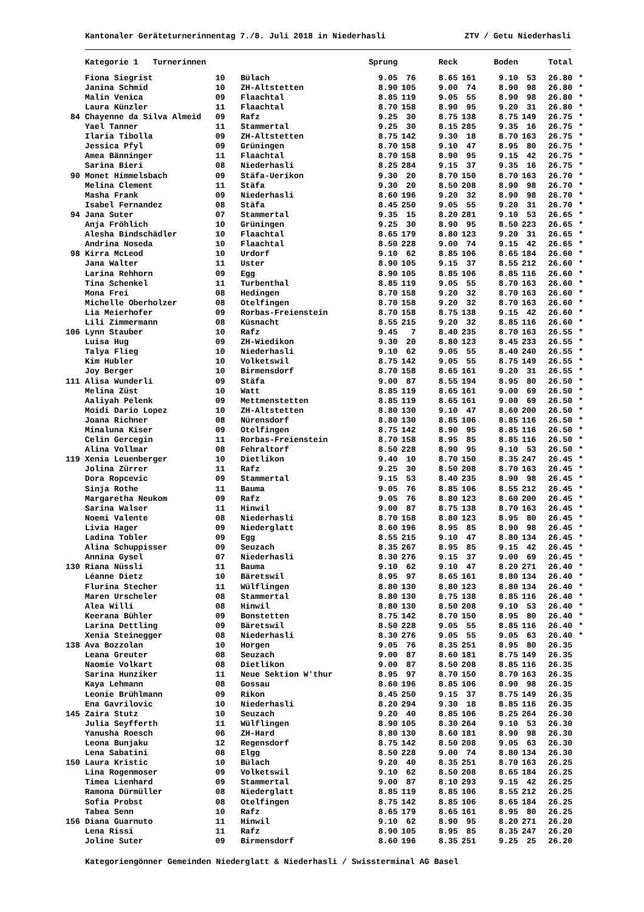Kantonaler Geräteturnerinnentag 7./8. Juli 2018 in Niederhasli ZTV / Getu Niederhasli
| | Kategorie 1 Turnerinnen | | | Sprung | | Reck | | Boden | | Total | |
| --- | --- | --- | --- | --- | --- | --- | --- | --- | --- | --- | --- |
| | Fiona Siegrist | 10 | Bülach | 9.05 | 76 | 8.65 | 161 | 9.10 | 53 | 26.80 | * |
| | Janina Schmid | 10 | ZH-Altstetten | 8.90 | 105 | 9.00 | 74 | 8.90 | 98 | 26.80 | * |
| | Malin Venica | 09 | Flaachtal | 8.85 | 119 | 9.05 | 55 | 8.90 | 98 | 26.80 | * |
| | Laura Künzler | 11 | Flaachtal | 8.70 | 158 | 8.90 | 95 | 9.20 | 31 | 26.80 | * |
| 84 | Chayenne da Silva Almeid | 09 | Rafz | 9.25 | 30 | 8.75 | 138 | 8.75 | 149 | 26.75 | * |
| | Yael Tanner | 11 | Stammertal | 9.25 | 30 | 8.15 | 285 | 9.35 | 16 | 26.75 | * |
| | Ilaria Tibolla | 09 | ZH-Altstetten | 8.75 | 142 | 9.30 | 18 | 8.70 | 163 | 26.75 | * |
| | Jessica Pfyl | 09 | Grüningen | 8.70 | 158 | 9.10 | 47 | 8.95 | 80 | 26.75 | * |
| | Amea Bänninger | 11 | Flaachtal | 8.70 | 158 | 8.90 | 95 | 9.15 | 42 | 26.75 | * |
| | Sarina Bieri | 08 | Niederhasli | 8.25 | 284 | 9.15 | 37 | 9.35 | 16 | 26.75 | * |
| 90 | Monet Himmelsbach | 09 | Stäfa-Uerikon | 9.30 | 20 | 8.70 | 150 | 8.70 | 163 | 26.70 | * |
| | Melina Clement | 11 | Stäfa | 9.30 | 20 | 8.50 | 208 | 8.90 | 98 | 26.70 | * |
| | Masha Frank | 09 | Niederhasli | 8.60 | 196 | 9.20 | 32 | 8.90 | 98 | 26.70 | * |
| | Isabel Fernandez | 08 | Stäfa | 8.45 | 250 | 9.05 | 55 | 9.20 | 31 | 26.70 | * |
| 94 | Jana Suter | 07 | Stammertal | 9.35 | 15 | 8.20 | 281 | 9.10 | 53 | 26.65 | * |
| | Anja Fröhlich | 10 | Grüningen | 9.25 | 30 | 8.90 | 95 | 8.50 | 223 | 26.65 | * |
| | Alesha Bindschädler | 10 | Flaachtal | 8.65 | 179 | 8.80 | 123 | 9.20 | 31 | 26.65 | * |
| | Andrina Noseda | 10 | Flaachtal | 8.50 | 228 | 9.00 | 74 | 9.15 | 42 | 26.65 | * |
| 98 | Kirra McLeod | 10 | Urdorf | 9.10 | 62 | 8.85 | 106 | 8.65 | 184 | 26.60 | * |
| | Jana Walter | 11 | Uster | 8.90 | 105 | 9.15 | 37 | 8.55 | 212 | 26.60 | * |
| | Larina Rehhorn | 09 | Egg | 8.90 | 105 | 8.85 | 106 | 8.85 | 116 | 26.60 | * |
| | Tina Schenkel | 11 | Turbenthal | 8.85 | 119 | 9.05 | 55 | 8.70 | 163 | 26.60 | * |
| | Mona Frei | 08 | Hedingen | 8.70 | 158 | 9.20 | 32 | 8.70 | 163 | 26.60 | * |
| | Michelle Oberholzer | 08 | Otelfingen | 8.70 | 158 | 9.20 | 32 | 8.70 | 163 | 26.60 | * |
| | Lia Meierhofer | 09 | Rorbas-Freienstein | 8.70 | 158 | 8.75 | 138 | 9.15 | 42 | 26.60 | * |
| | Lili Zimmermann | 08 | Küsnacht | 8.55 | 215 | 9.20 | 32 | 8.85 | 116 | 26.60 | * |
| 106 | Lynn Stauber | 10 | Rafz | 9.45 | 7 | 8.40 | 235 | 8.70 | 163 | 26.55 | * |
| | Luisa Hug | 09 | ZH-Wiedikon | 9.30 | 20 | 8.80 | 123 | 8.45 | 233 | 26.55 | * |
| | Talya Flieg | 10 | Niederhasli | 9.10 | 62 | 9.05 | 55 | 8.40 | 240 | 26.55 | * |
| | Kim Hubler | 10 | Volketswil | 8.75 | 142 | 9.05 | 55 | 8.75 | 149 | 26.55 | * |
| | Joy Berger | 10 | Birmensdorf | 8.70 | 158 | 8.65 | 161 | 9.20 | 31 | 26.55 | * |
| 111 | Alisa Wunderli | 09 | Stäfa | 9.00 | 87 | 8.55 | 194 | 8.95 | 80 | 26.50 | * |
| | Melina Züst | 10 | Watt | 8.85 | 119 | 8.65 | 161 | 9.00 | 69 | 26.50 | * |
| | Aaliyah Pelenk | 09 | Mettmenstetten | 8.85 | 119 | 8.65 | 161 | 9.00 | 69 | 26.50 | * |
| | Moidi Dario Lopez | 10 | ZH-Altstetten | 8.80 | 130 | 9.10 | 47 | 8.60 | 200 | 26.50 | * |
| | Joana Richner | 08 | Nürensdorf | 8.80 | 130 | 8.85 | 106 | 8.85 | 116 | 26.50 | * |
| | Minaluna Kiser | 09 | Otelfingen | 8.75 | 142 | 8.90 | 95 | 8.85 | 116 | 26.50 | * |
| | Celin Gercegin | 11 | Rorbas-Freienstein | 8.70 | 158 | 8.95 | 85 | 8.85 | 116 | 26.50 | * |
| | Alina Vollmar | 08 | Fehraltorf | 8.50 | 228 | 8.90 | 95 | 9.10 | 53 | 26.50 | * |
| 119 | Xenia Leuenberger | 10 | Dietlikon | 9.40 | 10 | 8.70 | 150 | 8.35 | 247 | 26.45 | * |
| | Jolina Zürrer | 11 | Rafz | 9.25 | 30 | 8.50 | 208 | 8.70 | 163 | 26.45 | * |
| | Dora Ropcevic | 09 | Stammertal | 9.15 | 53 | 8.40 | 235 | 8.90 | 98 | 26.45 | * |
| | Sinja Rothe | 11 | Bauma | 9.05 | 76 | 8.85 | 106 | 8.55 | 212 | 26.45 | * |
| | Margaretha Neukom | 09 | Rafz | 9.05 | 76 | 8.80 | 123 | 8.60 | 200 | 26.45 | * |
| | Sarina Walser | 11 | Hinwil | 9.00 | 87 | 8.75 | 138 | 8.70 | 163 | 26.45 | * |
| | Noemi Valente | 08 | Niederhasli | 8.70 | 158 | 8.80 | 123 | 8.95 | 80 | 26.45 | * |
| | Livia Hager | 09 | Niederglatt | 8.60 | 196 | 8.95 | 85 | 8.90 | 98 | 26.45 | * |
| | Ladina Tobler | 09 | Egg | 8.55 | 215 | 9.10 | 47 | 8.80 | 134 | 26.45 | * |
| | Alina Schuppisser | 09 | Seuzach | 8.35 | 267 | 8.95 | 85 | 9.15 | 42 | 26.45 | * |
| | Annina Gysel | 07 | Niederhasli | 8.30 | 276 | 9.15 | 37 | 9.00 | 69 | 26.45 | * |
| 130 | Riana Nüssli | 11 | Bauma | 9.10 | 62 | 9.10 | 47 | 8.20 | 271 | 26.40 | * |
| | Léanne Dietz | 10 | Bäretswil | 8.95 | 97 | 8.65 | 161 | 8.80 | 134 | 26.40 | * |
| | Flurina Stecher | 11 | Wülflingen | 8.80 | 130 | 8.80 | 123 | 8.80 | 134 | 26.40 | * |
| | Maren Urscheler | 08 | Stammertal | 8.80 | 130 | 8.75 | 138 | 8.85 | 116 | 26.40 | * |
| | Alea Willi | 08 | Hinwil | 8.80 | 130 | 8.50 | 208 | 9.10 | 53 | 26.40 | * |
| | Keerana Bühler | 09 | Bonstetten | 8.75 | 142 | 8.70 | 150 | 8.95 | 80 | 26.40 | * |
| | Larina Dettling | 09 | Bäretswil | 8.50 | 228 | 9.05 | 55 | 8.85 | 116 | 26.40 | * |
| | Xenia Steinegger | 08 | Niederhasli | 8.30 | 276 | 9.05 | 55 | 9.05 | 63 | 26.40 | * |
| 138 | Ava Bozzolan | 10 | Horgen | 9.05 | 76 | 8.35 | 251 | 8.95 | 80 | 26.35 | |
| | Leana Greuter | 08 | Seuzach | 9.00 | 87 | 8.60 | 181 | 8.75 | 149 | 26.35 | |
| | Naomie Volkart | 08 | Dietlikon | 9.00 | 87 | 8.50 | 208 | 8.85 | 116 | 26.35 | |
| | Sarina Hunziker | 11 | Neue Sektion W'thur | 8.95 | 97 | 8.70 | 150 | 8.70 | 163 | 26.35 | |
| | Kaya Lehmann | 08 | Gossau | 8.60 | 196 | 8.85 | 106 | 8.90 | 98 | 26.35 | |
| | Leonie Brühlmann | 09 | Rikon | 8.45 | 250 | 9.15 | 37 | 8.75 | 149 | 26.35 | |
| | Ena Gavrilovic | 10 | Niederhasli | 8.20 | 294 | 9.30 | 18 | 8.85 | 116 | 26.35 | |
| 145 | Zaira Stutz | 10 | Seuzach | 9.20 | 40 | 8.85 | 106 | 8.25 | 264 | 26.30 | |
| | Julia Seyfferth | 11 | Wülflingen | 8.90 | 105 | 8.30 | 264 | 9.10 | 53 | 26.30 | |
| | Yanusha Roesch | 06 | ZH-Hard | 8.80 | 130 | 8.60 | 181 | 8.90 | 98 | 26.30 | |
| | Leona Bunjaku | 12 | Regensdorf | 8.75 | 142 | 8.50 | 208 | 9.05 | 63 | 26.30 | |
| | Lena Sabatini | 08 | Elgg | 8.50 | 228 | 9.00 | 74 | 8.80 | 134 | 26.30 | |
| 150 | Laura Kristic | 10 | Bülach | 9.20 | 40 | 8.35 | 251 | 8.70 | 163 | 26.25 | |
| | Lina Rogenmoser | 09 | Volketswil | 9.10 | 62 | 8.50 | 208 | 8.65 | 184 | 26.25 | |
| | Timea Lienhard | 09 | Stammertal | 9.00 | 87 | 8.10 | 293 | 9.15 | 42 | 26.25 | |
| | Ramona Dürmüller | 08 | Niederglatt | 8.85 | 119 | 8.85 | 106 | 8.55 | 212 | 26.25 | |
| | Sofia Probst | 08 | Otelfingen | 8.75 | 142 | 8.85 | 106 | 8.65 | 184 | 26.25 | |
| | Tabea Senn | 10 | Rafz | 8.65 | 179 | 8.65 | 161 | 8.95 | 80 | 26.25 | |
| 156 | Diana Guarnuto | 11 | Hinwil | 9.10 | 62 | 8.90 | 95 | 8.20 | 271 | 26.20 | |
| | Lena Rissi | 11 | Rafz | 8.90 | 105 | 8.95 | 85 | 8.35 | 247 | 26.20 | |
| | Joline Suter | 09 | Birmensdorf | 8.60 | 196 | 8.35 | 251 | 9.25 | 25 | 26.20 | |
Kategoriengönner Gemeinden Niederglatt & Niederhasli / Swissterminal AG Basel